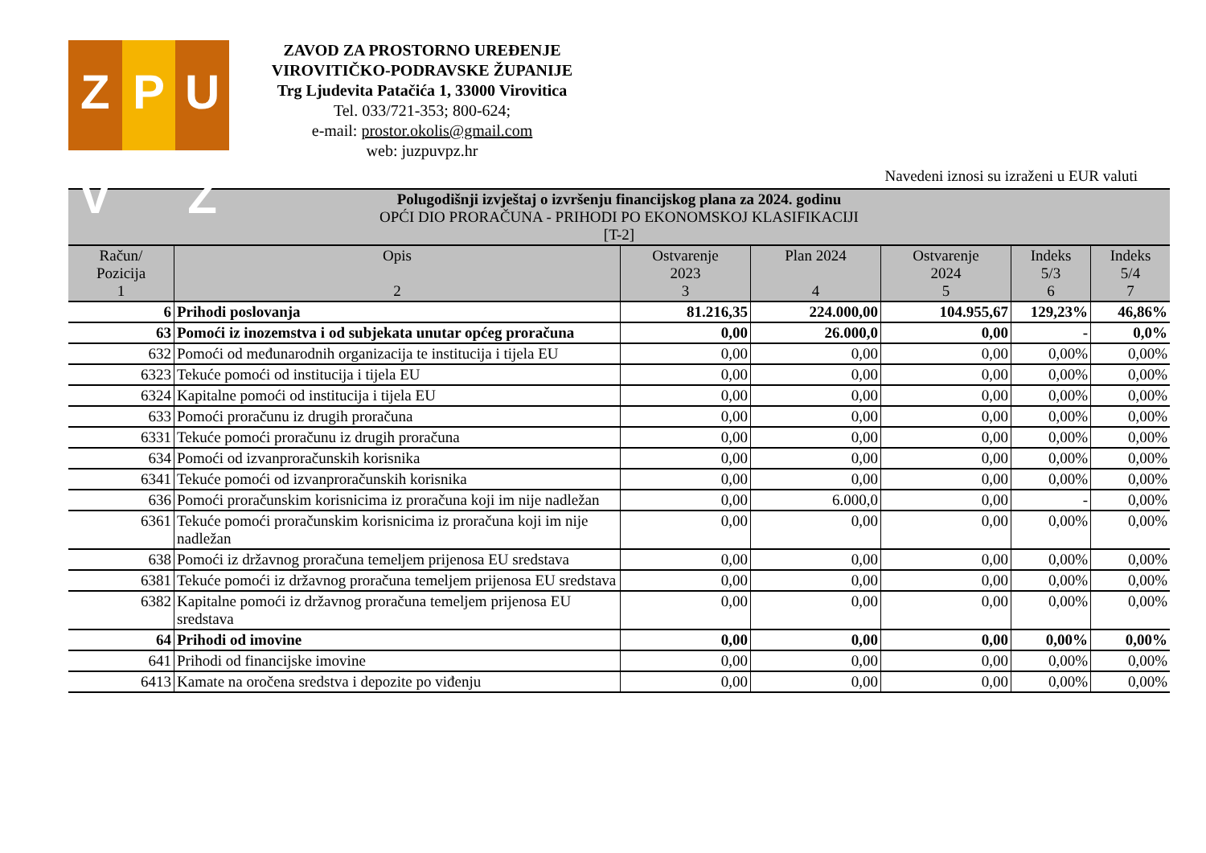Z V P U Ž
ZAVOD ZA PROSTORNO UREĐENJE
VIROVITIČKO-PODRAVSKE ŽUPANIJE
Trg Ljudevita Patačića 1, 33000 Virovitica
Tel. 033/721-353; 800-624;
e-mail: prostor.okolis@gmail.com
web: juzpuvpz.hr
Navedeni iznosi su izraženi u EUR valuti
| Polugodišnji izvještaj o izvršenju financijskog plana za 2024. godinu OPĆI DIO PRORAČUNA - PRIHODI PO EKONOMSKOJ KLASIFIKACIJI [T-2] | | | | | | |
| --- | --- | --- | --- | --- | --- | --- |
| Račun/ Pozicija 1 | Opis 2 | Ostvarenje 2023 3 | Plan 2024 4 | Ostvarenje 2024 5 | Indeks 5/3 6 | Indeks 5/4 7 |
| 6 | Prihodi poslovanja | 81.216,35 | 224.000,00 | 104.955,67 | 129,23% | 46,86% |
| 63 | Pomoći iz inozemstva i od subjekata unutar općeg proračuna | 0,00 | 26.000,0 | 0,00 | - | 0,0% |
| 632 | Pomoći od međunarodnih organizacija te institucija i tijela EU | 0,00 | 0,00 | 0,00 | 0,00% | 0,00% |
| 6323 | Tekuće pomoći od institucija i tijela EU | 0,00 | 0,00 | 0,00 | 0,00% | 0,00% |
| 6324 | Kapitalne pomoći od institucija i tijela EU | 0,00 | 0,00 | 0,00 | 0,00% | 0,00% |
| 633 | Pomoći proračunu iz drugih proračuna | 0,00 | 0,00 | 0,00 | 0,00% | 0,00% |
| 6331 | Tekuće pomoći proračunu iz drugih proračuna | 0,00 | 0,00 | 0,00 | 0,00% | 0,00% |
| 634 | Pomoći od izvanproračunskih korisnika | 0,00 | 0,00 | 0,00 | 0,00% | 0,00% |
| 6341 | Tekuće pomoći od izvanproračunskih korisnika | 0,00 | 0,00 | 0,00 | 0,00% | 0,00% |
| 636 | Pomoći proračunskim korisnicima iz proračuna koji im nije nadležan | 0,00 | 6.000,0 | 0,00 | - | 0,00% |
| 6361 | Tekuće pomoći proračunskim korisnicima iz proračuna koji im nije nadležan | 0,00 | 0,00 | 0,00 | 0,00% | 0,00% |
| 638 | Pomoći iz državnog proračuna temeljem prijenosa EU sredstava | 0,00 | 0,00 | 0,00 | 0,00% | 0,00% |
| 6381 | Tekuće pomoći iz državnog proračuna temeljem prijenosa EU sredstava | 0,00 | 0,00 | 0,00 | 0,00% | 0,00% |
| 6382 | Kapitalne pomoći iz državnog proračuna temeljem prijenosa EU sredstava | 0,00 | 0,00 | 0,00 | 0,00% | 0,00% |
| 64 | Prihodi od imovine | 0,00 | 0,00 | 0,00 | 0,00% | 0,00% |
| 641 | Prihodi od financijske imovine | 0,00 | 0,00 | 0,00 | 0,00% | 0,00% |
| 6413 | Kamate na oročena sredstva i depozite po viđenju | 0,00 | 0,00 | 0,00 | 0,00% | 0,00% |